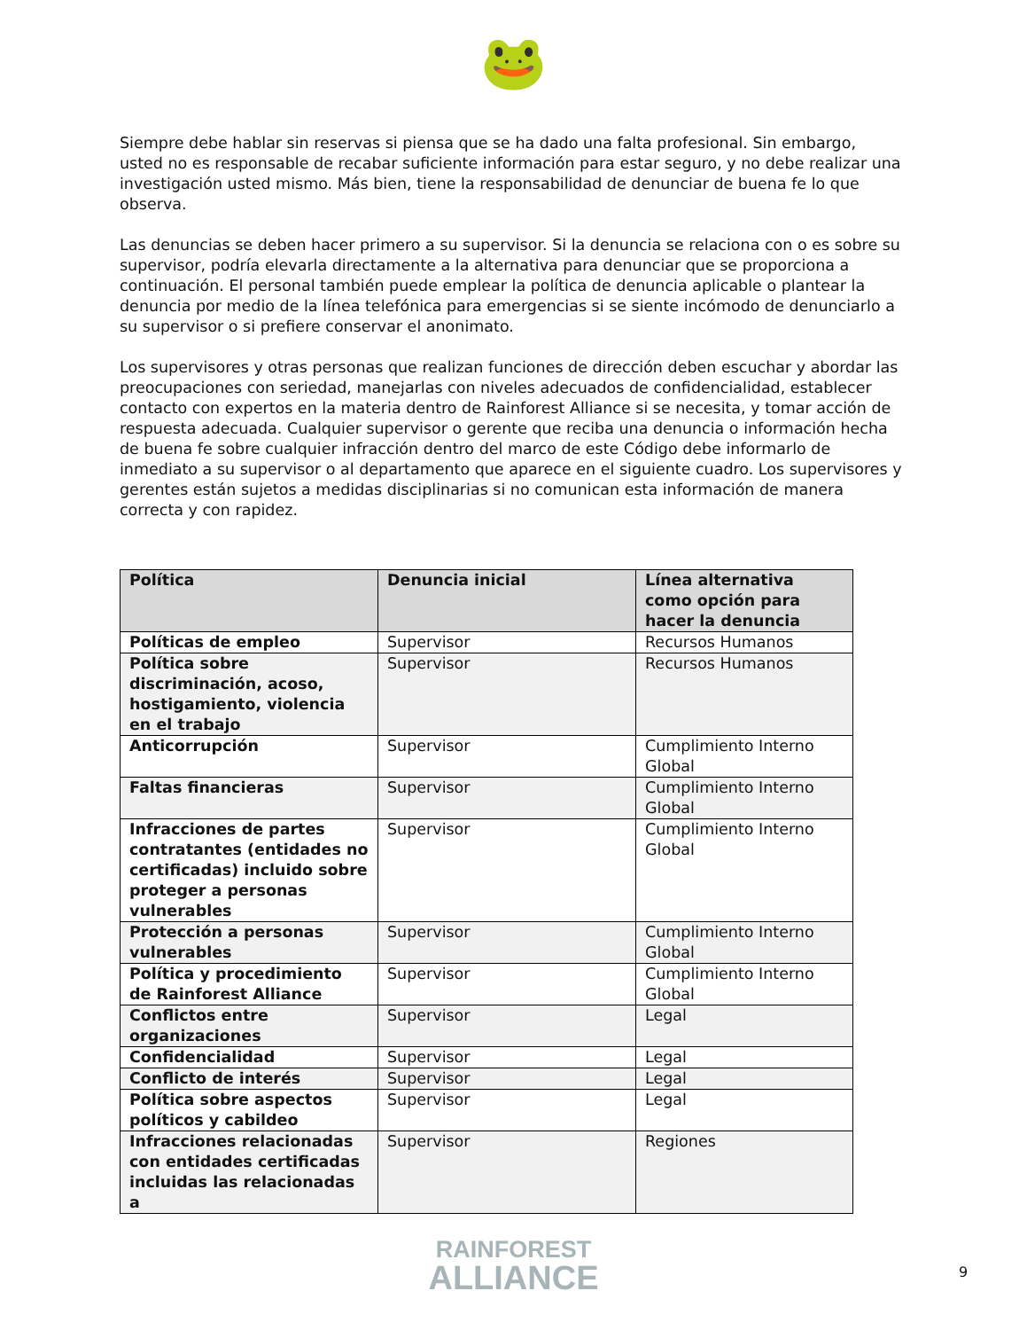🐸
Siempre debe hablar sin reservas si piensa que se ha dado una falta profesional. Sin embargo, usted no es responsable de recabar suficiente información para estar seguro, y no debe realizar una investigación usted mismo. Más bien, tiene la responsabilidad de denunciar de buena fe lo que observa.
Las denuncias se deben hacer primero a su supervisor. Si la denuncia se relaciona con o es sobre su supervisor, podría elevarla directamente a la alternativa para denunciar que se proporciona a continuación. El personal también puede emplear la política de denuncia aplicable o plantear la denuncia por medio de la línea telefónica para emergencias si se siente incómodo de denunciarlo a su supervisor o si prefiere conservar el anonimato.
Los supervisores y otras personas que realizan funciones de dirección deben escuchar y abordar las preocupaciones con seriedad, manejarlas con niveles adecuados de confidencialidad, establecer contacto con expertos en la materia dentro de Rainforest Alliance si se necesita, y tomar acción de respuesta adecuada. Cualquier supervisor o gerente que reciba una denuncia o información hecha de buena fe sobre cualquier infracción dentro del marco de este Código debe informarlo de inmediato a su supervisor o al departamento que aparece en el siguiente cuadro. Los supervisores y gerentes están sujetos a medidas disciplinarias si no comunican esta información de manera correcta y con rapidez.
| Política | Denuncia inicial | Línea alternativa como opción para hacer la denuncia |
| --- | --- | --- |
| Políticas de empleo | Supervisor | Recursos Humanos |
| Política sobre discriminación, acoso, hostigamiento, violencia en el trabajo | Supervisor | Recursos Humanos |
| Anticorrupción | Supervisor | Cumplimiento Interno Global |
| Faltas financieras | Supervisor | Cumplimiento Interno Global |
| Infracciones de partes contratantes (entidades no certificadas) incluido sobre proteger a personas vulnerables | Supervisor | Cumplimiento Interno Global |
| Protección a personas vulnerables | Supervisor | Cumplimiento Interno Global |
| Política y procedimiento de Rainforest Alliance | Supervisor | Cumplimiento Interno Global |
| Conflictos entre organizaciones | Supervisor | Legal |
| Confidencialidad | Supervisor | Legal |
| Conflicto de interés | Supervisor | Legal |
| Política sobre aspectos políticos y cabildeo | Supervisor | Legal |
| Infracciones relacionadas con entidades certificadas incluidas las relacionadas a | Supervisor | Regiones |
RAINFOREST
ALLIANCE
9